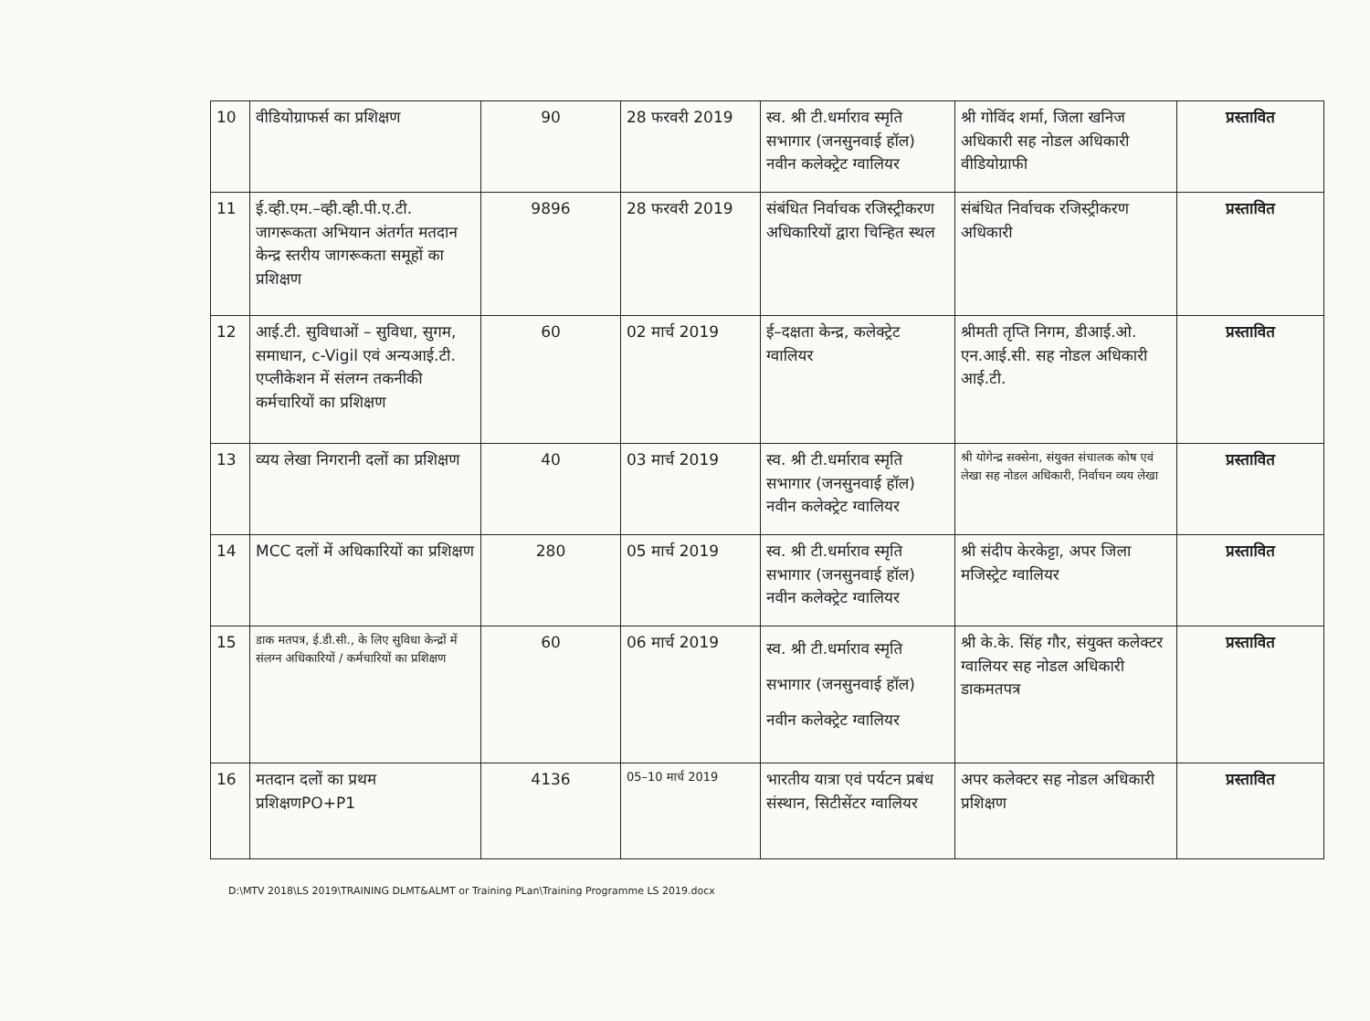| 10 | वीडियोग्राफर्स का प्रशिक्षण | 90 | 28 फरवरी 2019 | स्व. श्री टी.धर्माराव स्मृति सभागार (जनसुनवाई हॉल) नवीन कलेक्ट्रेट ग्वालियर | श्री गोविंद शर्मा, जिला खनिज अधिकारी सह नोडल अधिकारी वीडियोग्राफी | प्रस्तावित |
| 11 | ई.व्ही.एम.–व्ही.व्ही.पी.ए.टी. जागरूकता अभियान अंतर्गत मतदान केन्द्र स्तरीय जागरूकता समूहों का प्रशिक्षण | 9896 | 28 फरवरी 2019 | संबंधित निर्वाचक रजिस्ट्रीकरण अधिकारियों द्वारा चिन्हित स्थल | संबंधित निर्वाचक रजिस्ट्रीकरण अधिकारी | प्रस्तावित |
| 12 | आई.टी. सुविधाओं – सुविधा, सुगम, समाधान, c-Vigil एवं अन्यआई.टी. एप्लीकेशन में संलग्न तकनीकी कर्मचारियों का प्रशिक्षण | 60 | 02 मार्च 2019 | ई–दक्षता केन्द्र, कलेक्ट्रेट ग्वालियर | श्रीमती तृप्ति निगम, डीआई.ओ. एन.आई.सी. सह नोडल अधिकारी आई.टी. | प्रस्तावित |
| 13 | व्यय लेखा निगरानी दलों का प्रशिक्षण | 40 | 03 मार्च 2019 | स्व. श्री टी.धर्माराव स्मृति सभागार (जनसुनवाई हॉल) नवीन कलेक्ट्रेट ग्वालियर | श्री योगेन्द्र सक्सेना, संयुक्त संचालक कोष एवं लेखा सह नोडल अधिकारी, निर्वाचन व्यय लेखा | प्रस्तावित |
| 14 | MCC दलों में अधिकारियों का प्रशिक्षण | 280 | 05 मार्च 2019 | स्व. श्री टी.धर्माराव स्मृति सभागार (जनसुनवाई हॉल) नवीन कलेक्ट्रेट ग्वालियर | श्री संदीप केरकेट्टा, अपर जिला मजिस्ट्रेट ग्वालियर | प्रस्तावित |
| 15 | डाक मतपत्र, ई.डी.सी., के लिए सुविधा केन्द्रों में संलग्न अधिकारियों / कर्मचारियों का प्रशिक्षण | 60 | 06 मार्च 2019 | स्व. श्री टी.धर्माराव स्मृति सभागार (जनसुनवाई हॉल) नवीन कलेक्ट्रेट ग्वालियर | श्री के.के. सिंह गौर, संयुक्त कलेक्टर ग्वालियर सह नोडल अधिकारी डाकमतपत्र | प्रस्तावित |
| 16 | मतदान दलों का प्रथम प्रशिक्षणPO+P1 | 4136 | 05–10 मार्च 2019 | भारतीय यात्रा एवं पर्यटन प्रबंध संस्थान, सिटीसेंटर ग्वालियर | अपर कलेक्टर सह नोडल अधिकारी प्रशिक्षण | प्रस्तावित |
D:\MTV 2018\LS 2019\TRAINING DLMT&ALMT or Training PLan\Training Programme LS 2019.docx